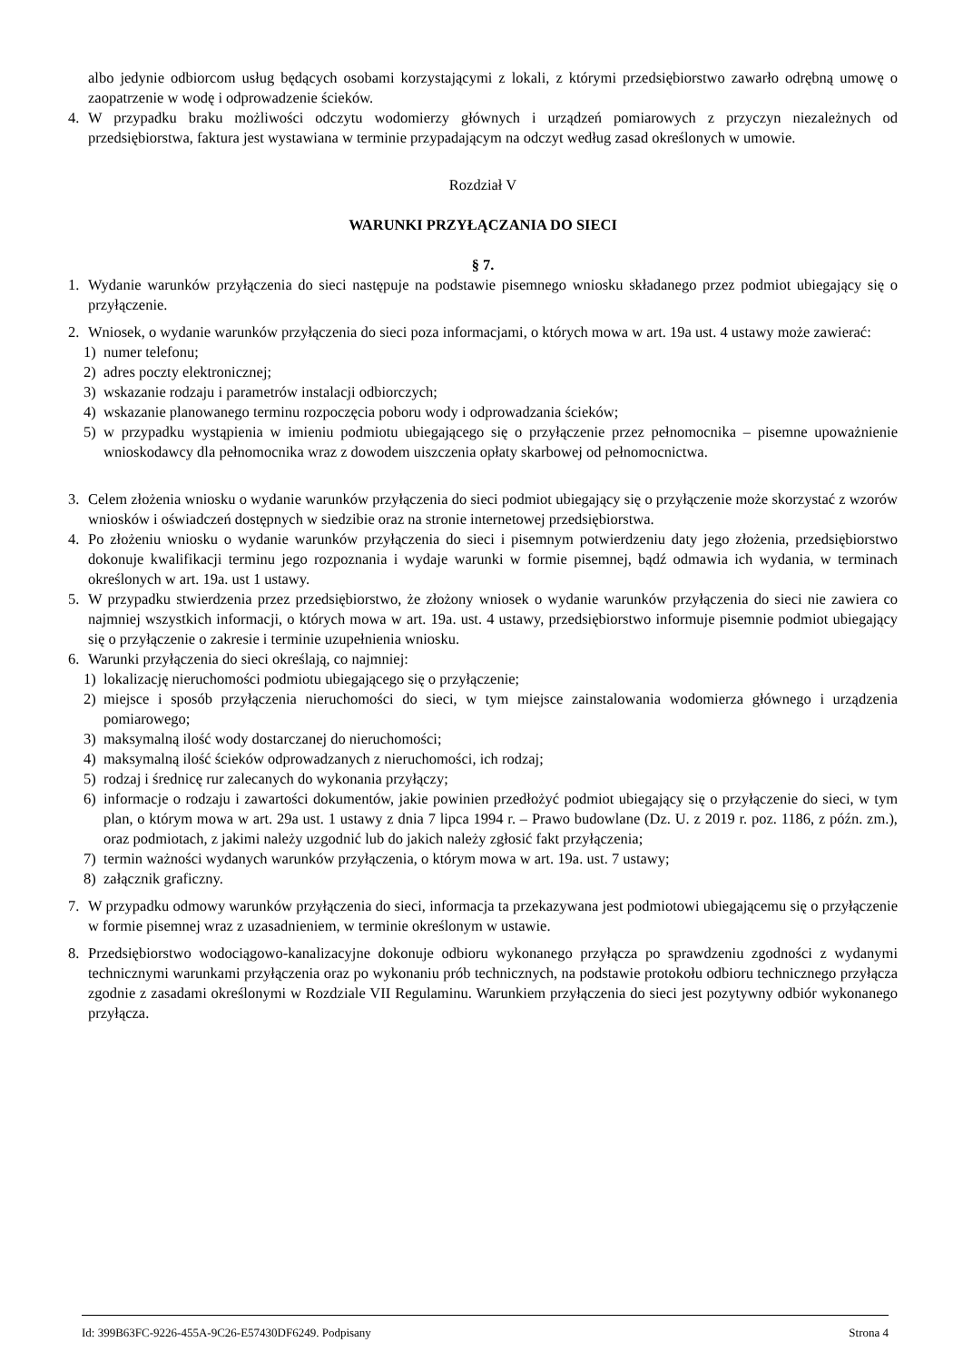albo jedynie odbiorcom usług będących osobami korzystającymi z lokali, z którymi przedsiębiorstwo zawarło odrębną umowę o zaopatrzenie w wodę i odprowadzenie ścieków.
4. W przypadku braku możliwości odczytu wodomierzy głównych i urządzeń pomiarowych z przyczyn niezależnych od przedsiębiorstwa, faktura jest wystawiana w terminie przypadającym na odczyt według zasad określonych w umowie.
Rozdział V
WARUNKI PRZYŁĄCZANIA DO SIECI
§ 7.
1. Wydanie warunków przyłączenia do sieci następuje na podstawie pisemnego wniosku składanego przez podmiot ubiegający się o przyłączenie.
2. Wniosek, o wydanie warunków przyłączenia do sieci poza informacjami, o których mowa w art. 19a ust. 4 ustawy może zawierać:
1) numer telefonu;
2) adres poczty elektronicznej;
3) wskazanie rodzaju i parametrów instalacji odbiorczych;
4) wskazanie planowanego terminu rozpoczęcia poboru wody i odprowadzania ścieków;
5) w przypadku wystąpienia w imieniu podmiotu ubiegającego się o przyłączenie przez pełnomocnika – pisemne upoważnienie wnioskodawcy dla pełnomocnika wraz z dowodem uiszczenia opłaty skarbowej od pełnomocnictwa.
3. Celem złożenia wniosku o wydanie warunków przyłączenia do sieci podmiot ubiegający się o przyłączenie może skorzystać z wzorów wniosków i oświadczeń dostępnych w siedzibie oraz na stronie internetowej przedsiębiorstwa.
4. Po złożeniu wniosku o wydanie warunków przyłączenia do sieci i pisemnym potwierdzeniu daty jego złożenia, przedsiębiorstwo dokonuje kwalifikacji terminu jego rozpoznania i wydaje warunki w formie pisemnej, bądź odmawia ich wydania, w terminach określonych w art. 19a. ust 1 ustawy.
5. W przypadku stwierdzenia przez przedsiębiorstwo, że złożony wniosek o wydanie warunków przyłączenia do sieci nie zawiera co najmniej wszystkich informacji, o których mowa w art. 19a. ust. 4 ustawy, przedsiębiorstwo informuje pisemnie podmiot ubiegający się o przyłączenie o zakresie i terminie uzupełnienia wniosku.
6. Warunki przyłączenia do sieci określają, co najmniej:
1) lokalizację nieruchomości podmiotu ubiegającego się o przyłączenie;
2) miejsce i sposób przyłączenia nieruchomości do sieci, w tym miejsce zainstalowania wodomierza głównego i urządzenia pomiarowego;
3) maksymalną ilość wody dostarczanej do nieruchomości;
4) maksymalną ilość ścieków odprowadzanych z nieruchomości, ich rodzaj;
5) rodzaj i średnicę rur zalecanych do wykonania przyłączy;
6) informacje o rodzaju i zawartości dokumentów, jakie powinien przedłożyć podmiot ubiegający się o przyłączenie do sieci, w tym plan, o którym mowa w art. 29a ust. 1 ustawy z dnia 7 lipca 1994 r. – Prawo budowlane (Dz. U. z 2019 r. poz. 1186, z późn. zm.), oraz podmiotach, z jakimi należy uzgodnić lub do jakich należy zgłosić fakt przyłączenia;
7) termin ważności wydanych warunków przyłączenia, o którym mowa w art. 19a. ust. 7 ustawy;
8) załącznik graficzny.
7. W przypadku odmowy warunków przyłączenia do sieci, informacja ta przekazywana jest podmiotowi ubiegającemu się o przyłączenie w formie pisemnej wraz z uzasadnieniem, w terminie określonym w ustawie.
8. Przedsiębiorstwo wodociągowo-kanalizacyjne dokonuje odbioru wykonanego przyłącza po sprawdzeniu zgodności z wydanymi technicznymi warunkami przyłączenia oraz po wykonaniu prób technicznych, na podstawie protokołu odbioru technicznego przyłącza zgodnie z zasadami określonymi w Rozdziale VII Regulaminu. Warunkiem przyłączenia do sieci jest pozytywny odbiór wykonanego przyłącza.
Id: 399B63FC-9226-455A-9C26-E57430DF6249. Podpisany Strona 4